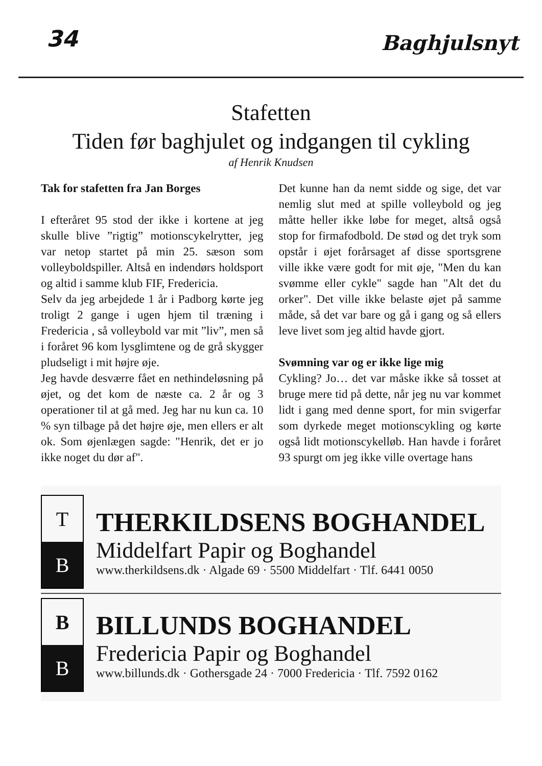34 Baghjulsnyt
Stafetten
Tiden før baghjulet og indgangen til cykling
af Henrik Knudsen
Tak for stafetten fra Jan Borges
I efteråret 95 stod der ikke i kortene at jeg skulle blive ”rigtig” motionscykelrytter, jeg var netop startet på min 25. sæson som volleyboldspiller. Altså en indendørs holdsport og altid i samme klub FIF, Fredericia.
Selv da jeg arbejdede 1 år i Padborg kørte jeg troligt 2 gange i ugen hjem til træning i Fredericia , så volleybold var mit ”liv”, men så i foråret 96 kom lysglimtene og de grå skygger pludseligt i mit højre øje.
Jeg havde desværre fået en nethindeløsning på øjet, og det kom de næste ca. 2 år og 3 operationer til at gå med. Jeg har nu kun ca. 10 % syn tilbage på det højre øje, men ellers er alt ok. Som øjenlægen sagde: "Henrik, det er jo ikke noget du dør af".
Det kunne han da nemt sidde og sige, det var nemlig slut med at spille volleybold og jeg måtte heller ikke løbe for meget, altså også stop for firmafodbold. De stød og det tryk som opstår i øjet forårsaget af disse sportsgrene ville ikke være godt for mit øje, "Men du kan svømme eller cykle" sagde han "Alt det du orker". Det ville ikke belaste øjet på samme måde, så det var bare og gå i gang og så ellers leve livet som jeg altid havde gjort.
Svømning var og er ikke lige mig
Cykling? Jo… det var måske ikke så tosset at bruge mere tid på dette, når jeg nu var kommet lidt i gang med denne sport, for min svigerfar som dyrkede meget motionscykling og kørte også lidt motionscykelløb. Han havde i foråret 93 spurgt om jeg ikke ville overtage hans
T
B
THERKILDSENS BOGHANDEL
Middelfart Papir og Boghandel
www.therkildsens.dk · Algade 69 · 5500 Middelfart · Tlf. 6441 0050
B
B
BILLUNDS BOGHANDEL
Fredericia Papir og Boghandel
www.billunds.dk · Gothersgade 24 · 7000 Fredericia · Tlf. 7592 0162